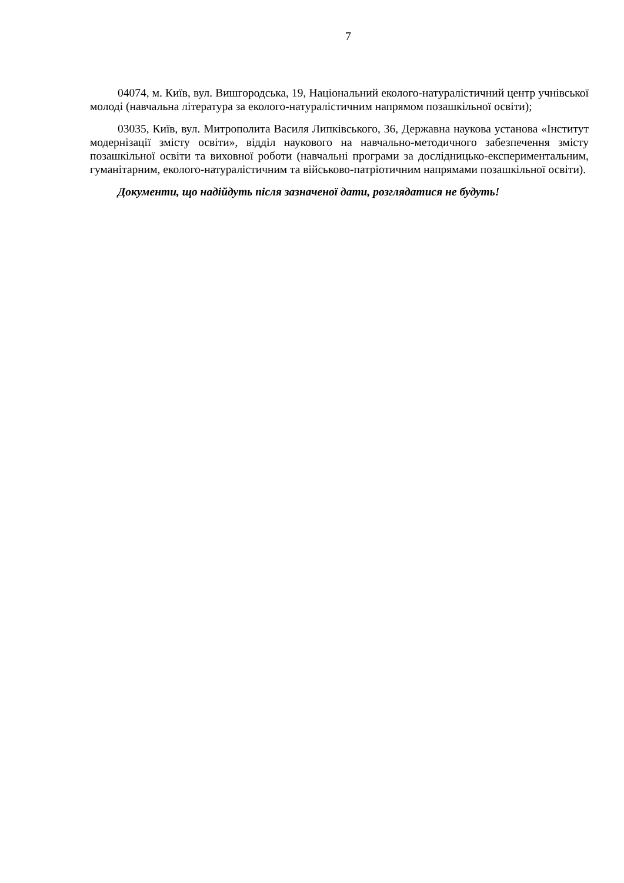7
04074, м. Київ, вул. Вишгородська, 19, Національний еколого-натуралістичний центр учнівської молоді (навчальна література за еколого-натуралістичним напрямом позашкільної освіти);
03035, Київ, вул. Митрополита Василя Липківського, 36, Державна наукова установа «Інститут модернізації змісту освіти», відділ наукового на навчально-методичного забезпечення змісту позашкільної освіти та виховної роботи (навчальні програми за дослідницько-експериментальним, гуманітарним, еколого-натуралістичним та військово-патріотичним напрямами позашкільної освіти).
Документи, що надійдуть після зазначеної дати, розглядатися не будуть!